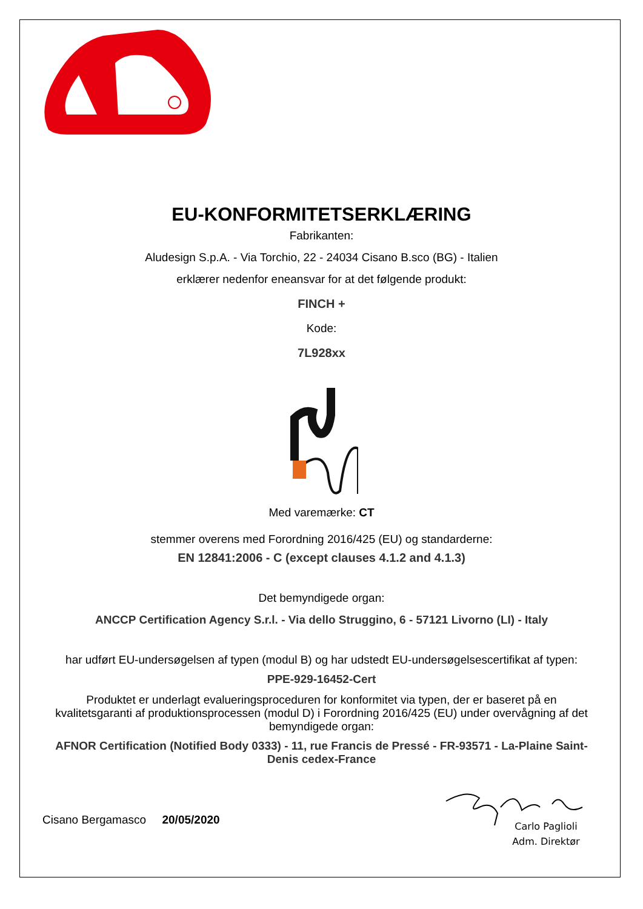EU-KONFORMITETSERKLÆRING
Fabrikanten:
Aludesign S.p.A. - Via Torchio, 22 - 24034 Cisano B.sco (BG) - Italien
erklærer nedenfor eneansvar for at det følgende produkt:
FINCH +
Kode:
7L928xx
Med varemærke: CT
stemmer overens med Forordning 2016/425 (EU) og standarderne:
EN 12841:2006 - C (except clauses 4.1.2 and 4.1.3)
Det bemyndigede organ:
ANCCP Certification Agency S.r.l. - Via dello Struggino, 6 - 57121 Livorno (LI) - Italy
har udført EU-undersøgelsen af typen (modul B) og har udstedt EU-undersøgelsescertifikat af typen:
PPE-929-16452-Cert
Produktet er underlagt evalueringsproceduren for konformitet via typen, der er baseret på en kvalitetsgaranti af produktionsprocessen (modul D) i Forordning 2016/425 (EU) under overvågning af det bemyndigede organ:
AFNOR Certification (Notified Body 0333) - 11, rue Francis de Pressé - FR-93571 - La-Plaine Saint-Denis cedex-France
Cisano Bergamasco 20/05/2020
Carlo Paglioli
Adm. Direktør